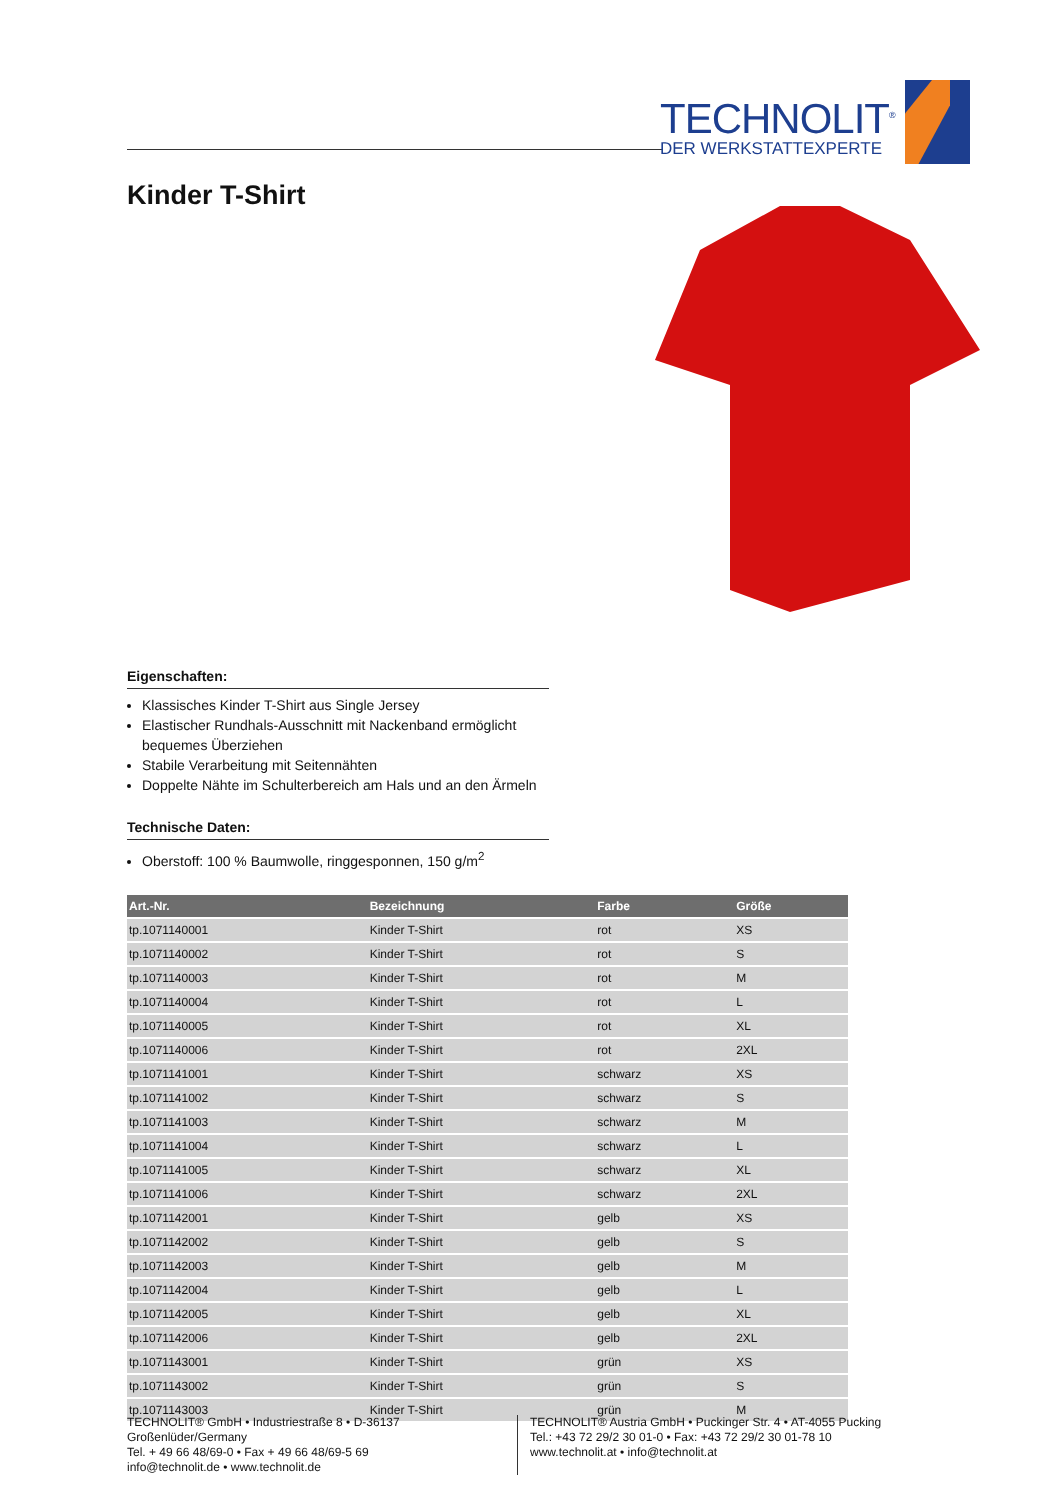TECHNOLIT<sup>®</sup>
DER WERKSTATTEXPERTE
Kinder T-Shirt
Eigenschaften:
Klassisches Kinder T-Shirt aus Single Jersey
Elastischer Rundhals-Ausschnitt mit Nackenband ermöglicht bequemes Überziehen
Stabile Verarbeitung mit Seitennähten
Doppelte Nähte im Schulterbereich am Hals und an den Ärmeln
Technische Daten:
Oberstoff: 100 % Baumwolle, ringgesponnen, 150 g/m<sup>2</sup>
| Art.-Nr. | Bezeichnung | Farbe | Größe |
| --- | --- | --- | --- |
| tp.1071140001 | Kinder T-Shirt | rot | XS |
| tp.1071140002 | Kinder T-Shirt | rot | S |
| tp.1071140003 | Kinder T-Shirt | rot | M |
| tp.1071140004 | Kinder T-Shirt | rot | L |
| tp.1071140005 | Kinder T-Shirt | rot | XL |
| tp.1071140006 | Kinder T-Shirt | rot | 2XL |
| tp.1071141001 | Kinder T-Shirt | schwarz | XS |
| tp.1071141002 | Kinder T-Shirt | schwarz | S |
| tp.1071141003 | Kinder T-Shirt | schwarz | M |
| tp.1071141004 | Kinder T-Shirt | schwarz | L |
| tp.1071141005 | Kinder T-Shirt | schwarz | XL |
| tp.1071141006 | Kinder T-Shirt | schwarz | 2XL |
| tp.1071142001 | Kinder T-Shirt | gelb | XS |
| tp.1071142002 | Kinder T-Shirt | gelb | S |
| tp.1071142003 | Kinder T-Shirt | gelb | M |
| tp.1071142004 | Kinder T-Shirt | gelb | L |
| tp.1071142005 | Kinder T-Shirt | gelb | XL |
| tp.1071142006 | Kinder T-Shirt | gelb | 2XL |
| tp.1071143001 | Kinder T-Shirt | grün | XS |
| tp.1071143002 | Kinder T-Shirt | grün | S |
| tp.1071143003 | Kinder T-Shirt | grün | M |
TECHNOLIT® GmbH • Industriestraße 8 • D-36137 Großenlüder/Germany
Tel. + 49 66 48/69-0 • Fax + 49 66 48/69-5 69
info@technolit.de • www.technolit.de
TECHNOLIT® Austria GmbH • Puckinger Str. 4 • AT-4055 Pucking
Tel.: +43 72 29/2 30 01-0 • Fax: +43 72 29/2 30 01-78 10
www.technolit.at • info@technolit.at